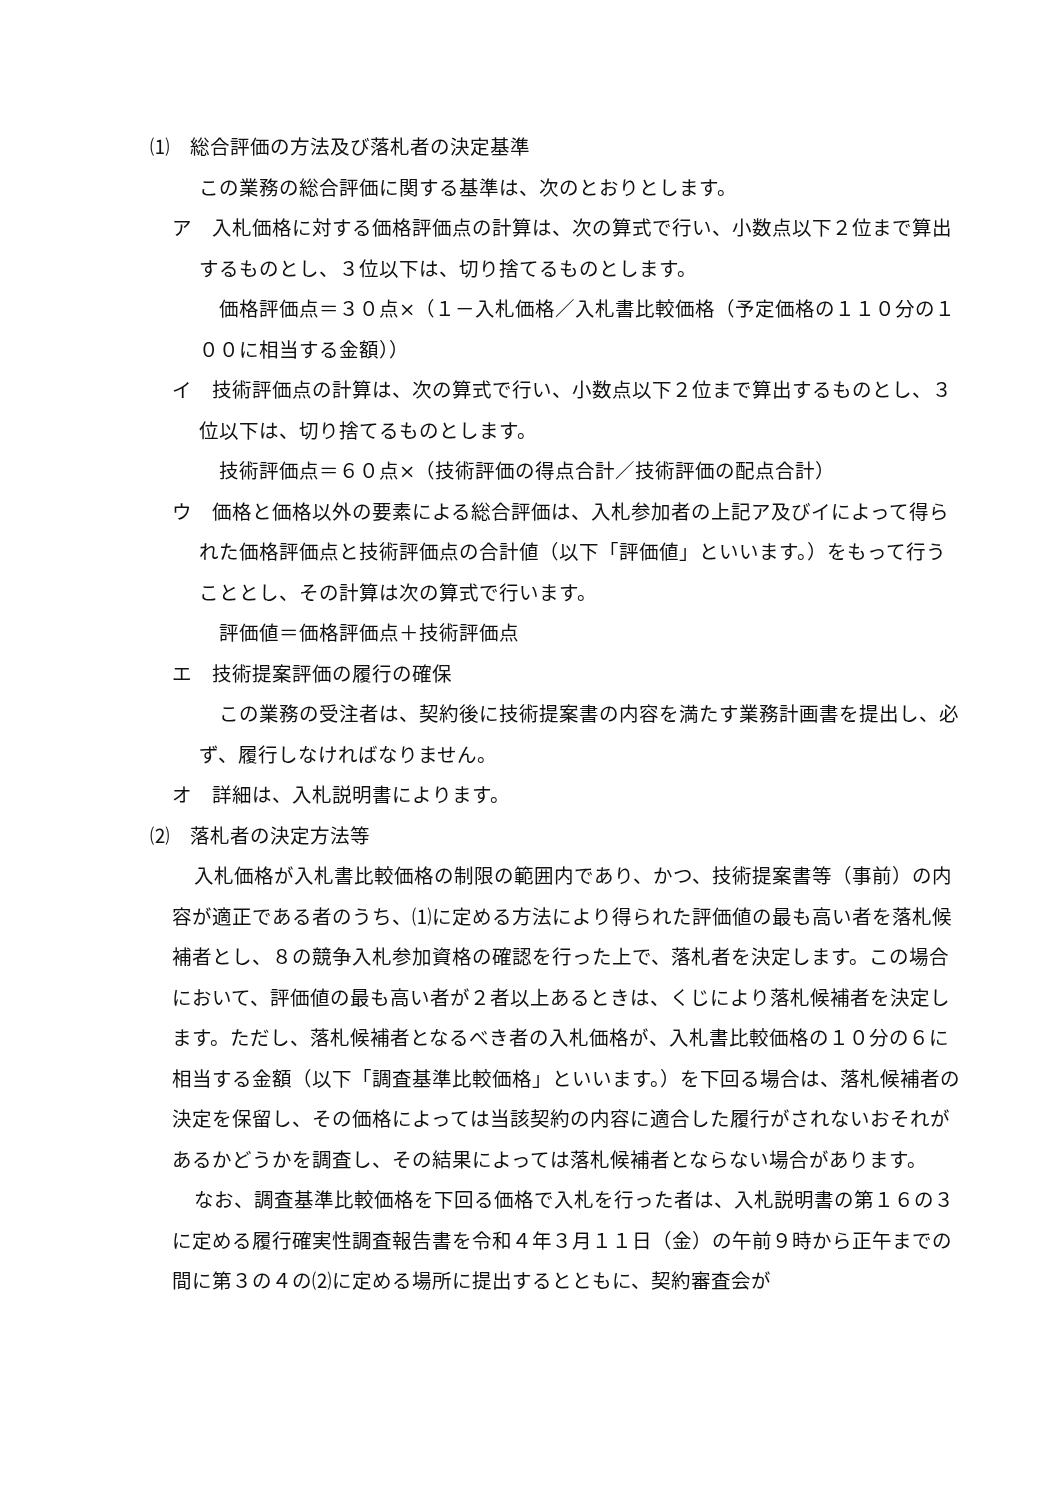⑴　総合評価の方法及び落札者の決定基準
この業務の総合評価に関する基準は、次のとおりとします。
ア　入札価格に対する価格評価点の計算は、次の算式で行い、小数点以下２位まで算出するものとし、３位以下は、切り捨てるものとします。
価格評価点＝３０点×（１－入札価格／入札書比較価格（予定価格の１１０分の１００に相当する金額））
イ　技術評価点の計算は、次の算式で行い、小数点以下２位まで算出するものとし、３位以下は、切り捨てるものとします。
技術評価点＝６０点×（技術評価の得点合計／技術評価の配点合計）
ウ　価格と価格以外の要素による総合評価は、入札参加者の上記ア及びイによって得られた価格評価点と技術評価点の合計値（以下「評価値」といいます。）をもって行うこととし、その計算は次の算式で行います。
評価値＝価格評価点＋技術評価点
エ　技術提案評価の履行の確保
この業務の受注者は、契約後に技術提案書の内容を満たす業務計画書を提出し、必ず、履行しなければなりません。
オ　詳細は、入札説明書によります。
⑵　落札者の決定方法等
入札価格が入札書比較価格の制限の範囲内であり、かつ、技術提案書等（事前）の内容が適正である者のうち、⑴に定める方法により得られた評価値の最も高い者を落札候補者とし、８の競争入札参加資格の確認を行った上で、落札者を決定します。この場合において、評価値の最も高い者が２者以上あるときは、くじにより落札候補者を決定します。ただし、落札候補者となるべき者の入札価格が、入札書比較価格の１０分の６に相当する金額（以下「調査基準比較価格」といいます。）を下回る場合は、落札候補者の決定を保留し、その価格によっては当該契約の内容に適合した履行がされないおそれがあるかどうかを調査し、その結果によっては落札候補者とならない場合があります。
なお、調査基準比較価格を下回る価格で入札を行った者は、入札説明書の第１６の３に定める履行確実性調査報告書を令和４年３月１１日（金）の午前９時から正午までの間に第３の４の⑵に定める場所に提出するとともに、契約審査会が